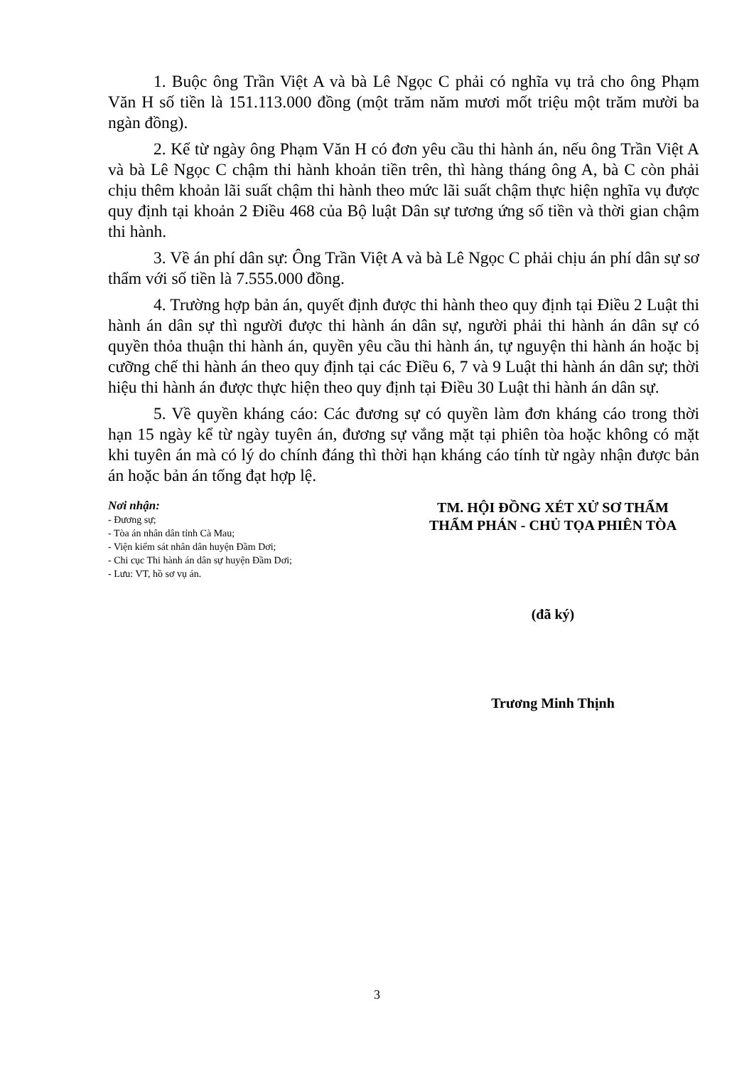1. Buộc ông Trần Việt A và bà Lê Ngọc C phải có nghĩa vụ trả cho ông Phạm Văn H số tiền là 151.113.000 đồng (một trăm năm mươi mốt triệu một trăm mười ba ngàn đồng).
2. Kể từ ngày ông Phạm Văn H có đơn yêu cầu thi hành án, nếu ông Trần Việt A và bà Lê Ngọc C chậm thi hành khoản tiền trên, thì hàng tháng ông A, bà C còn phải chịu thêm khoản lãi suất chậm thi hành theo mức lãi suất chậm thực hiện nghĩa vụ được quy định tại khoản 2 Điều 468 của Bộ luật Dân sự tương ứng số tiền và thời gian chậm thi hành.
3. Về án phí dân sự: Ông Trần Việt A và bà Lê Ngọc C phải chịu án phí dân sự sơ thẩm với số tiền là 7.555.000 đồng.
4. Trường hợp bản án, quyết định được thi hành theo quy định tại Điều 2 Luật thi hành án dân sự thì người được thi hành án dân sự, người phải thi hành án dân sự có quyền thỏa thuận thi hành án, quyền yêu cầu thi hành án, tự nguyện thi hành án hoặc bị cưỡng chế thi hành án theo quy định tại các Điều 6, 7 và 9 Luật thi hành án dân sự; thời hiệu thi hành án được thực hiện theo quy định tại Điều 30 Luật thi hành án dân sự.
5. Về quyền kháng cáo: Các đương sự có quyền làm đơn kháng cáo trong thời hạn 15 ngày kể từ ngày tuyên án, đương sự vắng mặt tại phiên tòa hoặc không có mặt khi tuyên án mà có lý do chính đáng thì thời hạn kháng cáo tính từ ngày nhận được bản án hoặc bản án tống đạt hợp lệ.
Nơi nhận:
- Đương sự;
- Tòa án nhân dân tỉnh Cà Mau;
- Viện kiểm sát nhân dân huyện Đầm Dơi;
- Chi cục Thi hành án dân sự huyện Đầm Dơi;
- Lưu: VT, hồ sơ vụ án.
TM. HỘI ĐỒNG XÉT XỬ SƠ THẨM
THẨM PHÁN - CHỦ TỌA PHIÊN TÒA
(đã ký)
Trương Minh Thịnh
3